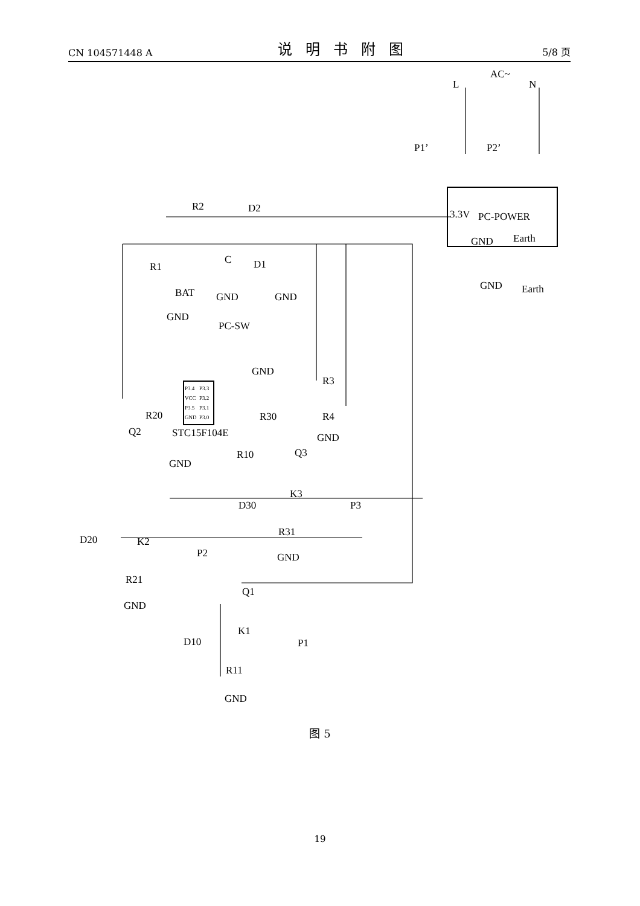CN 104571448 A 说明书附图 5/8 页
L
N
AC~
P1’
P2’
3.3V
PC-POWER
GND
Earth
GND
Earth
R2
D2
R1
C
D1
BAT
GND
GND
GND
PC-SW
GND
R3
R4
GND
R20
Q2
STC15F104E
R30
Q3
GND
R10
K3
D30
P3
R31
GND
D20
K2
P2
R21
GND
Q1
K1
D10
P1
R11
GND
P3.4
P3.3
VCC
P3.2
P3.5
P3.1
GND
P3.0
图 5
19